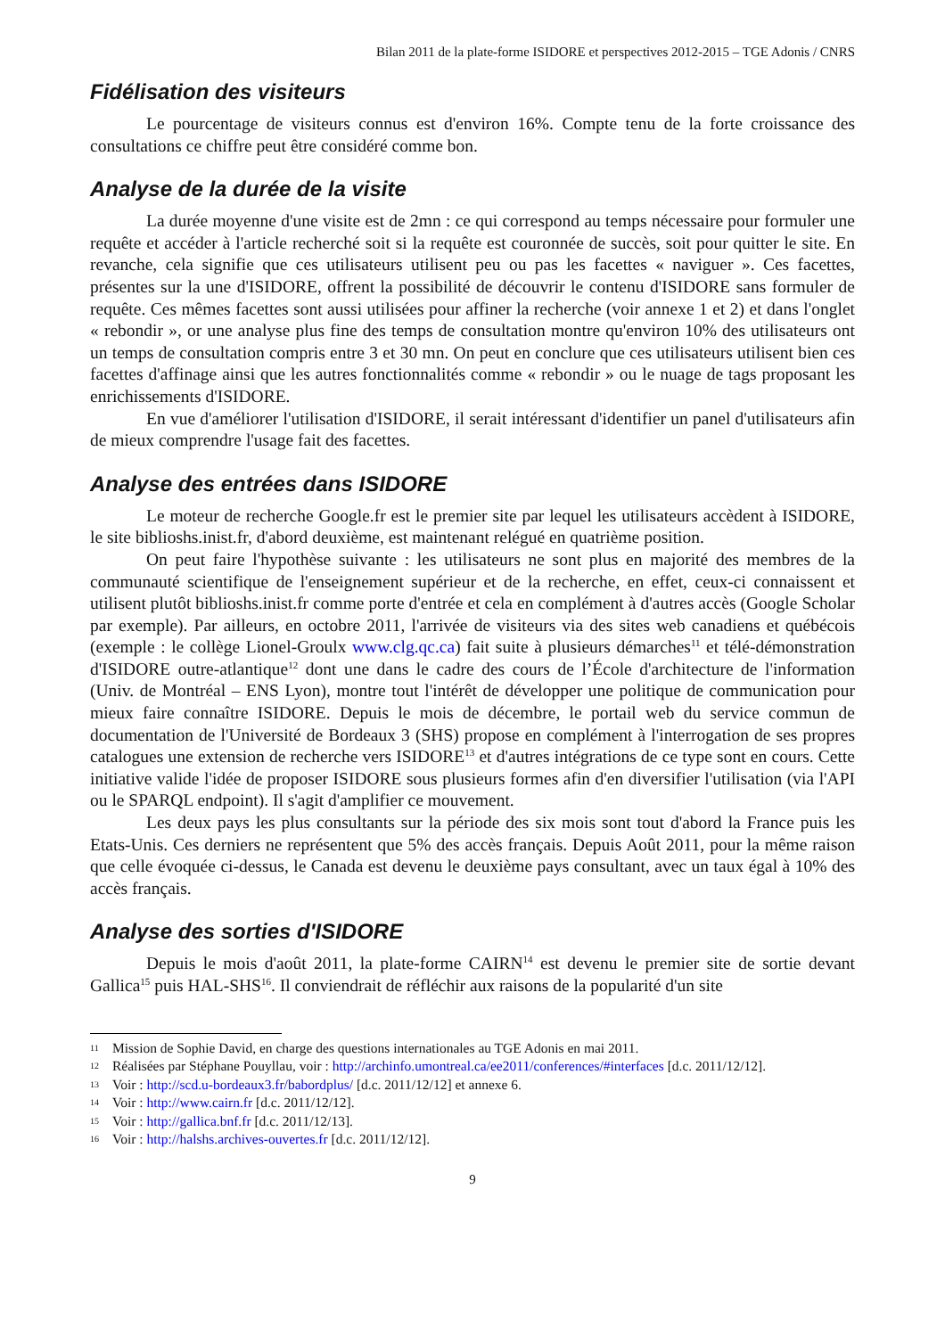Bilan 2011 de la plate-forme ISIDORE et perspectives 2012-2015 – TGE Adonis / CNRS
Fidélisation des visiteurs
Le pourcentage de visiteurs connus est d'environ 16%. Compte tenu de la forte croissance des consultations ce chiffre peut être considéré comme bon.
Analyse de la durée de la visite
La durée moyenne d'une visite est de 2mn : ce qui correspond au temps nécessaire pour formuler une requête et accéder à l'article recherché soit si la requête est couronnée de succès, soit pour quitter le site. En revanche, cela signifie que ces utilisateurs utilisent peu ou pas les facettes « naviguer ». Ces facettes, présentes sur la une d'ISIDORE, offrent la possibilité de découvrir le contenu d'ISIDORE sans formuler de requête. Ces mêmes facettes sont aussi utilisées pour affiner la recherche (voir annexe 1 et 2) et dans l'onglet « rebondir », or une analyse plus fine des temps de consultation montre qu'environ 10% des utilisateurs ont un temps de consultation compris entre 3 et 30 mn. On peut en conclure que ces utilisateurs utilisent bien ces facettes d'affinage ainsi que les autres fonctionnalités comme « rebondir » ou le nuage de tags proposant les enrichissements d'ISIDORE.
En vue d'améliorer l'utilisation d'ISIDORE, il serait intéressant d'identifier un panel d'utilisateurs afin de mieux comprendre l'usage fait des facettes.
Analyse des entrées dans ISIDORE
Le moteur de recherche Google.fr est le premier site par lequel les utilisateurs accèdent à ISIDORE, le site biblioshs.inist.fr, d'abord deuxième, est maintenant relégué en quatrième position.
On peut faire l'hypothèse suivante : les utilisateurs ne sont plus en majorité des membres de la communauté scientifique de l'enseignement supérieur et de la recherche, en effet, ceux-ci connaissent et utilisent plutôt biblioshs.inist.fr comme porte d'entrée et cela en complément à d'autres accès (Google Scholar par exemple). Par ailleurs, en octobre 2011, l'arrivée de visiteurs via des sites web canadiens et québécois (exemple : le collège Lionel-Groulx www.clg.qc.ca) fait suite à plusieurs démarches<sup>11</sup> et télé-démonstration d'ISIDORE outre-atlantique<sup>12</sup> dont une dans le cadre des cours de l’École d'architecture de l'information (Univ. de Montréal – ENS Lyon), montre tout l'intérêt de développer une politique de communication pour mieux faire connaître ISIDORE. Depuis le mois de décembre, le portail web du service commun de documentation de l'Université de Bordeaux 3 (SHS) propose en complément à l'interrogation de ses propres catalogues une extension de recherche vers ISIDORE<sup>13</sup> et d'autres intégrations de ce type sont en cours. Cette initiative valide l'idée de proposer ISIDORE sous plusieurs formes afin d'en diversifier l'utilisation (via l'API ou le SPARQL endpoint). Il s'agit d'amplifier ce mouvement.
Les deux pays les plus consultants sur la période des six mois sont tout d'abord la France puis les Etats-Unis. Ces derniers ne représentent que 5% des accès français. Depuis Août 2011, pour la même raison que celle évoquée ci-dessus, le Canada est devenu le deuxième pays consultant, avec un taux égal à 10% des accès français.
Analyse des sorties d'ISIDORE
Depuis le mois d'août 2011, la plate-forme CAIRN<sup>14</sup> est devenu le premier site de sortie devant Gallica<sup>15</sup> puis HAL-SHS<sup>16</sup>. Il conviendrait de réfléchir aux raisons de la popularité d'un site
11 Mission de Sophie David, en charge des questions internationales au TGE Adonis en mai 2011.
12 Réalisées par Stéphane Pouyllau, voir : http://archinfo.umontreal.ca/ee2011/conferences/#interfaces [d.c. 2011/12/12].
13 Voir : http://scd.u-bordeaux3.fr/babordplus/ [d.c. 2011/12/12] et annexe 6.
14 Voir : http://www.cairn.fr [d.c. 2011/12/12].
15 Voir : http://gallica.bnf.fr [d.c. 2011/12/13].
16 Voir : http://halshs.archives-ouvertes.fr [d.c. 2011/12/12].
9